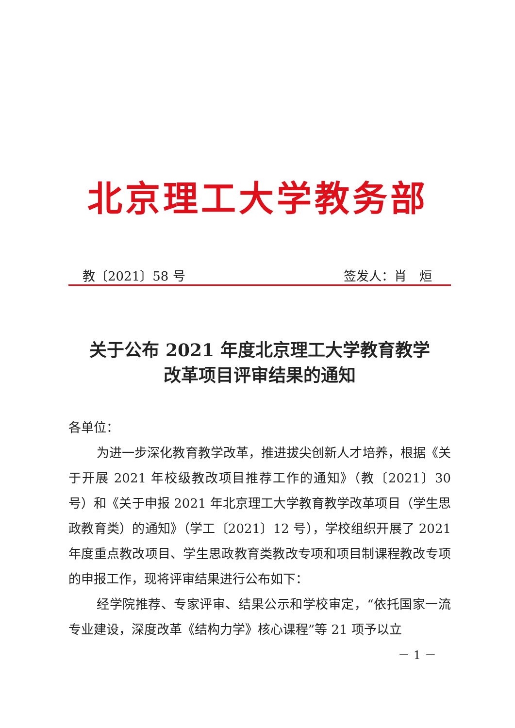北京理工大学教务部
教〔2021〕58 号 签发人：肖　烜
关于公布 2021 年度北京理工大学教育教学
改革项目评审结果的通知
各单位：
为进一步深化教育教学改革，推进拔尖创新人才培养，根据《关于开展 2021 年校级教改项目推荐工作的通知》（教〔2021〕30 号）和《关于申报 2021 年北京理工大学教育教学改革项目（学生思政教育类）的通知》（学工〔2021〕12 号），学校组织开展了 2021 年度重点教改项目、学生思政教育类教改专项和项目制课程教改专项的申报工作，现将评审结果进行公布如下：
经学院推荐、专家评审、结果公示和学校审定，“依托国家一流专业建设，深度改革《结构力学》核心课程”等 21 项予以立
－ 1 －